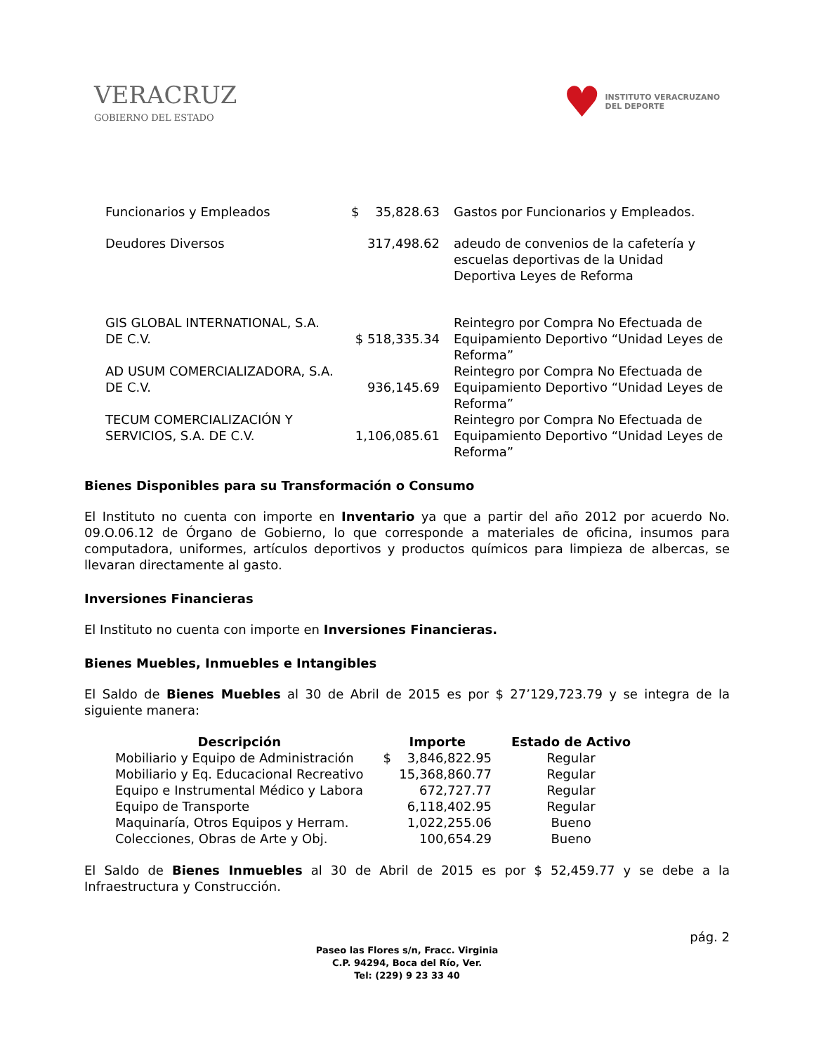VERACRUZ
GOBIERNO DEL ESTADO
♥ INSTITUTO VERACRUZANO
DEL DEPORTE
| Funcionarios y Empleados | $ 35,828.63 | Gastos por Funcionarios y Empleados. |
| Deudores Diversos | 317,498.62 | adeudo de convenios de la cafetería y escuelas deportivas de la Unidad Deportiva Leyes de Reforma |
| GIS GLOBAL INTERNATIONAL, S.A. DE C.V. | $ 518,335.34 | Reintegro por Compra No Efectuada de Equipamiento Deportivo “Unidad Leyes de Reforma” |
| AD USUM COMERCIALIZADORA, S.A. DE C.V. | 936,145.69 | Reintegro por Compra No Efectuada de Equipamiento Deportivo “Unidad Leyes de Reforma” |
| TECUM COMERCIALIZACIÓN Y SERVICIOS, S.A. DE C.V. | 1,106,085.61 | Reintegro por Compra No Efectuada de Equipamiento Deportivo “Unidad Leyes de Reforma” |
Bienes Disponibles para su Transformación o Consumo
El Instituto no cuenta con importe en Inventario ya que a partir del año 2012 por acuerdo No. 09.O.06.12 de Órgano de Gobierno, lo que corresponde a materiales de oficina, insumos para computadora, uniformes, artículos deportivos y productos químicos para limpieza de albercas, se llevaran directamente al gasto.
Inversiones Financieras
El Instituto no cuenta con importe en Inversiones Financieras.
Bienes Muebles, Inmuebles e Intangibles
El Saldo de Bienes Muebles al 30 de Abril de 2015 es por $ 27’129,723.79 y se integra de la siguiente manera:
| Descripción | Importe | Estado de Activo |
| --- | --- | --- |
| Mobiliario y Equipo de Administración | $ 3,846,822.95 | Regular |
| Mobiliario y Eq. Educacional Recreativo | 15,368,860.77 | Regular |
| Equipo e Instrumental Médico y Labora | 672,727.77 | Regular |
| Equipo de Transporte | 6,118,402.95 | Regular |
| Maquinaría, Otros Equipos y Herram. | 1,022,255.06 | Bueno |
| Colecciones, Obras de Arte y Obj. | 100,654.29 | Bueno |
El Saldo de Bienes Inmuebles al 30 de Abril de 2015 es por $ 52,459.77 y se debe a la Infraestructura y Construcción.
pág. 2
Paseo las Flores s/n, Fracc. Virginia
C.P. 94294, Boca del Río, Ver.
Tel: (229) 9 23 33 40